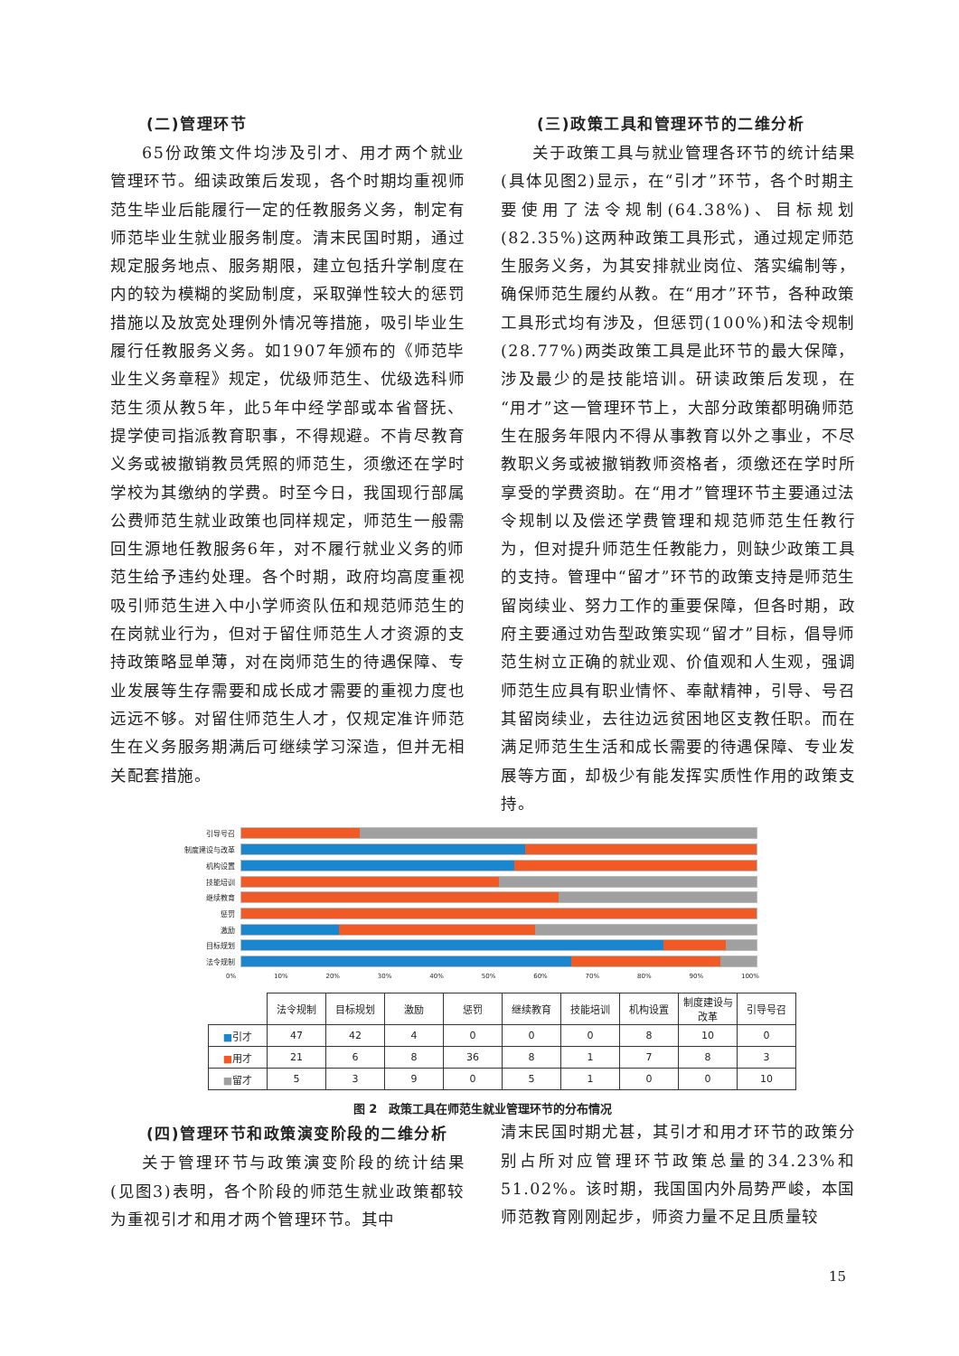(二)管理环节
65份政策文件均涉及引才、用才两个就业管理环节。细读政策后发现，各个时期均重视师范生毕业后能履行一定的任教服务义务，制定有师范毕业生就业服务制度。清末民国时期，通过规定服务地点、服务期限，建立包括升学制度在内的较为模糊的奖励制度，采取弹性较大的惩罚措施以及放宽处理例外情况等措施，吸引毕业生履行任教服务义务。如1907年颁布的《师范毕业生义务章程》规定，优级师范生、优级选科师范生须从教5年，此5年中经学部或本省督抚、提学使司指派教育职事，不得规避。不肯尽教育义务或被撤销教员凭照的师范生，须缴还在学时学校为其缴纳的学费。时至今日，我国现行部属公费师范生就业政策也同样规定，师范生一般需回生源地任教服务6年，对不履行就业义务的师范生给予违约处理。各个时期，政府均高度重视吸引师范生进入中小学师资队伍和规范师范生的在岗就业行为，但对于留住师范生人才资源的支持政策略显单薄，对在岗师范生的待遇保障、专业发展等生存需要和成长成才需要的重视力度也远远不够。对留住师范生人才，仅规定准许师范生在义务服务期满后可继续学习深造，但并无相关配套措施。
(三)政策工具和管理环节的二维分析
关于政策工具与就业管理各环节的统计结果(具体见图2)显示，在“引才”环节，各个时期主要使用了法令规制(64.38%)、目标规划(82.35%)这两种政策工具形式，通过规定师范生服务义务，为其安排就业岗位、落实编制等，确保师范生履约从教。在“用才”环节，各种政策工具形式均有涉及，但惩罚(100%)和法令规制(28.77%)两类政策工具是此环节的最大保障，涉及最少的是技能培训。研读政策后发现，在“用才”这一管理环节上，大部分政策都明确师范生在服务年限内不得从事教育以外之事业，不尽教职义务或被撤销教师资格者，须缴还在学时所享受的学费资助。在“用才”管理环节主要通过法令规制以及偿还学费管理和规范师范生任教行为，但对提升师范生任教能力，则缺少政策工具的支持。管理中“留才”环节的政策支持是师范生留岗续业、努力工作的重要保障，但各时期，政府主要通过劝告型政策实现“留才”目标，倡导师范生树立正确的就业观、价值观和人生观，强调师范生应具有职业情怀、奉献精神，引导、号召其留岗续业，去往边远贫困地区支教任职。而在满足师范生生活和成长需要的待遇保障、专业发展等方面，却极少有能发挥实质性作用的政策支持。
引导号召
制度建设与改革
机构设置
技能培训
继续教育
惩罚
激励
目标规划
法令规制
0% 10% 20% 30% 40% 50% 60% 70% 80% 90% 100%
| | 法令规制 | 目标规划 | 激励 | 惩罚 | 继续教育 | 技能培训 | 机构设置 | 制度建设与改革 | 引导号召 |
| --- | --- | --- | --- | --- | --- | --- | --- | --- | --- |
| ■ 引才 | 47 | 42 | 4 | 0 | 0 | 0 | 8 | 10 | 0 |
| ■ 用才 | 21 | 6 | 8 | 36 | 8 | 1 | 7 | 8 | 3 |
| ■ 留才 | 5 | 3 | 9 | 0 | 5 | 1 | 0 | 0 | 10 |
图 2　政策工具在师范生就业管理环节的分布情况
(四)管理环节和政策演变阶段的二维分析
关于管理环节与政策演变阶段的统计结果(见图3)表明，各个阶段的师范生就业政策都较为重视引才和用才两个管理环节。其中
清末民国时期尤甚，其引才和用才环节的政策分别占所对应管理环节政策总量的34.23%和51.02%。该时期，我国国内外局势严峻，本国师范教育刚刚起步，师资力量不足且质量较
15